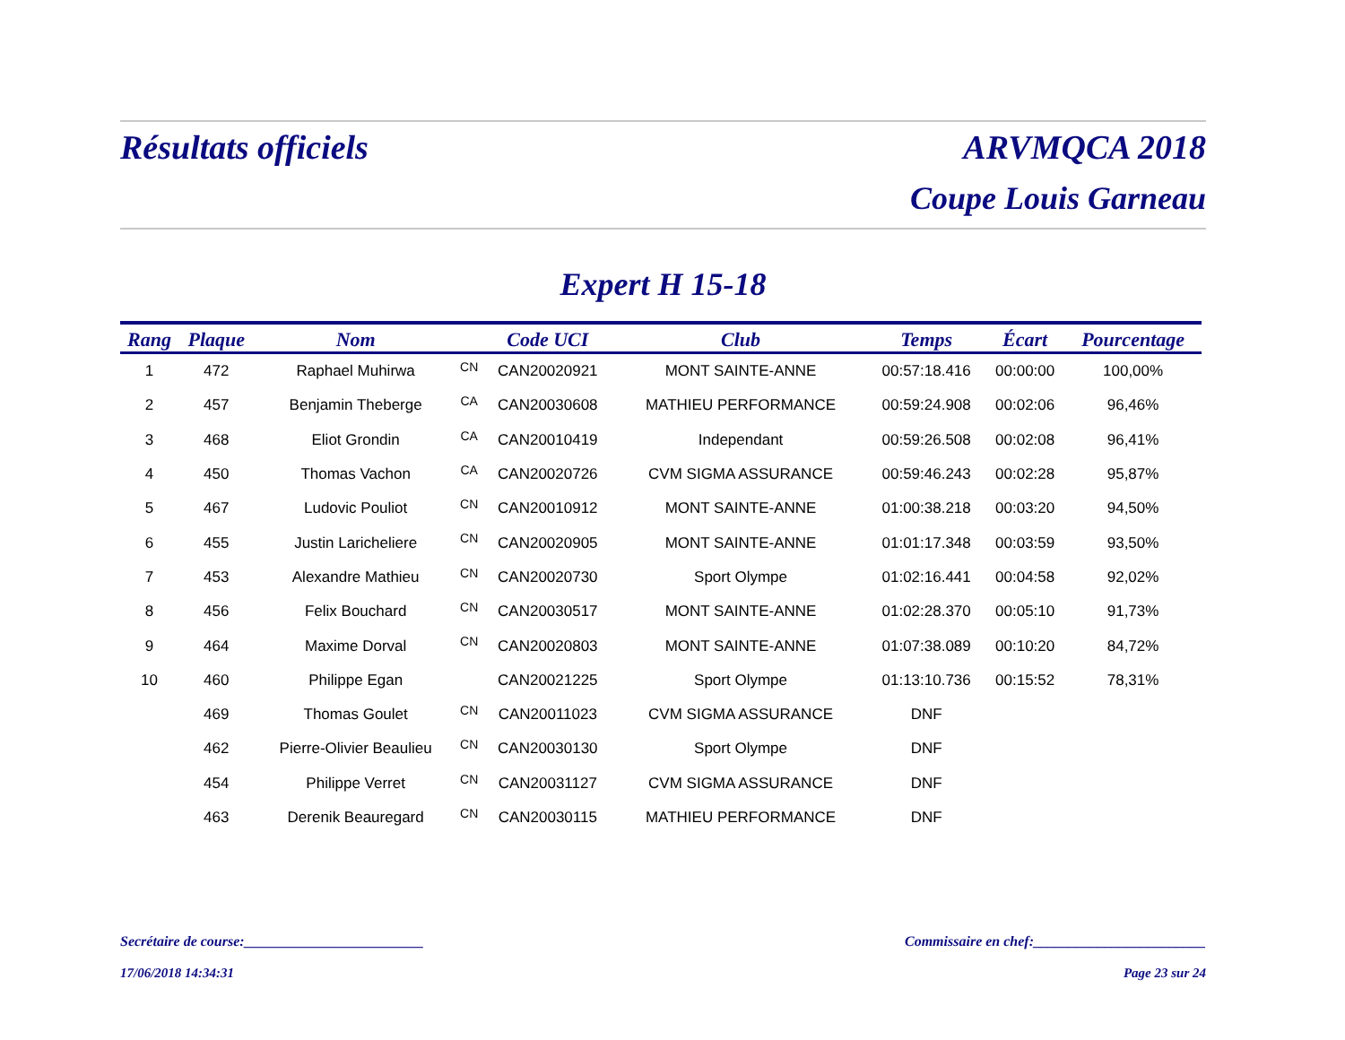Résultats officiels ARVMQCA 2018
Coupe Louis Garneau
Expert H 15-18
| Rang | Plaque | Nom | | Code UCI | Club | Temps | Écart | Pourcentage |
| --- | --- | --- | --- | --- | --- | --- | --- | --- |
| 1 | 472 | Raphael Muhirwa | CN | CAN20020921 | MONT SAINTE-ANNE | 00:57:18.416 | 00:00:00 | 100,00% |
| 2 | 457 | Benjamin Theberge | CA | CAN20030608 | MATHIEU PERFORMANCE | 00:59:24.908 | 00:02:06 | 96,46% |
| 3 | 468 | Eliot Grondin | CA | CAN20010419 | Independant | 00:59:26.508 | 00:02:08 | 96,41% |
| 4 | 450 | Thomas Vachon | CA | CAN20020726 | CVM SIGMA ASSURANCE | 00:59:46.243 | 00:02:28 | 95,87% |
| 5 | 467 | Ludovic Pouliot | CN | CAN20010912 | MONT SAINTE-ANNE | 01:00:38.218 | 00:03:20 | 94,50% |
| 6 | 455 | Justin Laricheliere | CN | CAN20020905 | MONT SAINTE-ANNE | 01:01:17.348 | 00:03:59 | 93,50% |
| 7 | 453 | Alexandre Mathieu | CN | CAN20020730 | Sport Olympe | 01:02:16.441 | 00:04:58 | 92,02% |
| 8 | 456 | Felix Bouchard | CN | CAN20030517 | MONT SAINTE-ANNE | 01:02:28.370 | 00:05:10 | 91,73% |
| 9 | 464 | Maxime Dorval | CN | CAN20020803 | MONT SAINTE-ANNE | 01:07:38.089 | 00:10:20 | 84,72% |
| 10 | 460 | Philippe Egan | | CAN20021225 | Sport Olympe | 01:13:10.736 | 00:15:52 | 78,31% |
| | 469 | Thomas Goulet | CN | CAN20011023 | CVM SIGMA ASSURANCE | DNF | | |
| | 462 | Pierre-Olivier Beaulieu | CN | CAN20030130 | Sport Olympe | DNF | | |
| | 454 | Philippe Verret | CN | CAN20031127 | CVM SIGMA ASSURANCE | DNF | | |
| | 463 | Derenik Beauregard | CN | CAN20030115 | MATHIEU PERFORMANCE | DNF | | |
Secrétaire de course:_________________________ Commissaire en chef:________________________
17/06/2018 14:34:31 Page 23 sur 24